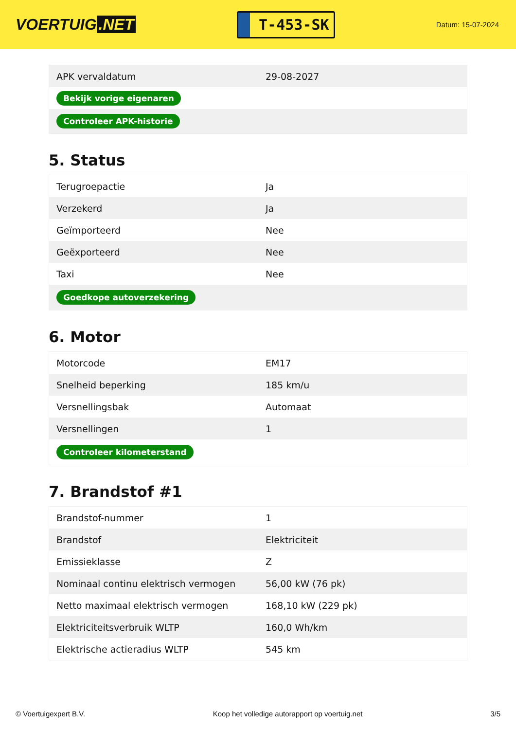VOERTUIG.NET
T-453-SK
Datum: 15-07-2024
| APK vervaldatum | 29-08-2027 |
| Bekijk vorige eigenaren | |
| Controleer APK-historie | |
5. Status
| Terugroepactie | Ja |
| Verzekerd | Ja |
| Geïmporteerd | Nee |
| Geëxporteerd | Nee |
| Taxi | Nee |
| Goedkope autoverzekering | |
6. Motor
| Motorcode | EM17 |
| Snelheid beperking | 185 km/u |
| Versnellingsbak | Automaat |
| Versnellingen | 1 |
| Controleer kilometerstand | |
7. Brandstof #1
| Brandstof-nummer | 1 |
| Brandstof | Elektriciteit |
| Emissieklasse | Z |
| Nominaal continu elektrisch vermogen | 56,00 kW (76 pk) |
| Netto maximaal elektrisch vermogen | 168,10 kW (229 pk) |
| Elektriciteitsverbruik WLTP | 160,0 Wh/km |
| Elektrische actieradius WLTP | 545 km |
© Voertuigexpert B.V. Koop het volledige autorapport op voertuig.net 3/5